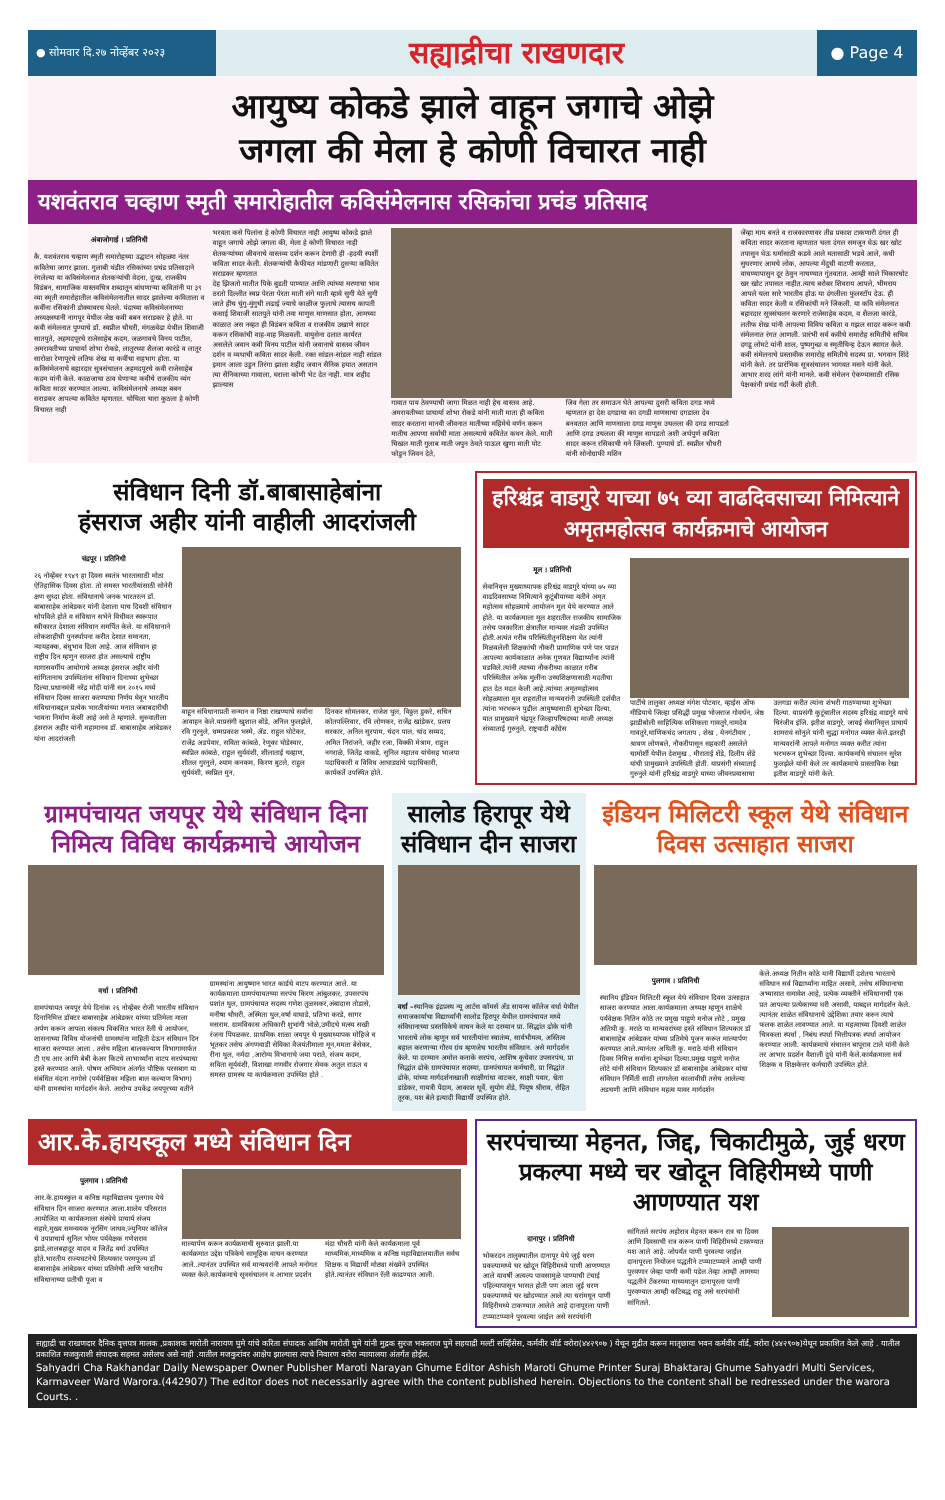● सोमवार दि.२७ नोव्हेंबर २०२३
सह्याद्रीचा राखणदार
● Page 4
आयुष्य कोकडे झाले वाहून जगाचे ओझे
जगला की मेला हे कोणी विचारत नाही
यशवंतराव चव्हाण स्मृती समारोहातील कविसंमेलनास रसिकांचा प्रचंड प्रतिसाद
अंबाजोगाई । प्रतिनिधी
कै. यशवंतराव चव्हाण स्मृती समारोहच्या उद्घाटन सोहळ्या नंतर कवितेचा जागर झाला. गुलाबी थंडीत रसिकांच्या प्रचंड प्रतिसादाने रंगलेल्या या कविसंमेलनात शेतकऱ्यांची वेदना, दुःख, राजकीय विडंबन, सामाजिक वास्तवचित्र शब्दातून बांधणाऱ्या कवितांनी या ३९ व्या स्मृती समारोहातील कविसंमेलनातील सादर झालेल्या कविताला व कवींना रसिकांनी डोक्यावरच घेतले. यंदाच्या कविसंमेलनाच्या अध्यक्षस्थानी नागपूर येथील जेष्ठ कवी बबन सराडकर हे होते. या कवी संमेलनात पुण्याचे डॉ. स्वप्नील चौधरी, मंगळवेढा येथील शिवाजी सातपुते, अहमदपूरचे राजेसाहेब कदम, जळगावचे विनय पाटील, अमरावतीच्या प्राचार्या शोभा रोकडे, लातूरच्या शैलजा कारंडे व लातूर सारोळा रेणापूरचे लतिफ शेख या कवींचा सहभाग होता. या कविसंमेलनाचे बहारदार सुत्रसंचालन अहमदपूरचे कवी राजेसाहेब कदम यांनी केले. काळजाचा ठाव घेणाऱ्या कवीचे राजकीय व्यंग कविता सादर करण्यात आल्या. कविसंमेलनाचे अध्यक्ष बबन सराडकर आपल्या कवितेत म्हणतात. चोचिला चारा कुठला हे कोणी विचारत नाही
भरवता कसे पिलांना हे कोणी विचारत नाही आयुष्य कोकडे झाले वाहून जगाचे ओझे जगला की, मेला हे कोणी विचारत नाही शेतकऱ्यांच्या जीवनाचे वास्तव्य दर्शन करून देणारी ही -हदयी स्पर्शी कविता सादर केली. शेतकऱ्यांची कैफीयत मांडणारी दुसऱ्या कवितेत सराडकर म्हणतात
देह झिजतो मातीत पिके बुडती पाण्यात आणि त्यांच्या मरणाचा भाव ठरतो दिल्लीत स्वप्न पेरता पेरता माती संगे माती व्हावे सुगी येते सुगी जाते हीच चुंगु-मुंगुची लढाई ज्याचे काळीज फुलाचे त्यासच कापती कसाई शिवाजी सातपुते यांनी तवा माणुस माणसात होता, आमच्या काळात अस नव्हत ही विडंबन कविता व राजकीय उखाणे सादर करून रसिकांची वाह-वाह मिळवली. वायुसेना दलात कार्यरत असलेले जवान कवी विनय पाटील यांनी जवानाचे वास्तव जीवन दर्शन व व्यथाची कविता सादर केली. रक्त सांडल-सांडल नाही सांडल इमान आला उडुन तिरंगा झाला शहीद जवान सैनिक हयात असतान त्या सैनिकाच्या गावाला, घराला कोणी भेट देत नाही. मात्र शहीद झाल्यास
गावात पाय ठेवण्याची जागा मिळत नाही हेच वास्तव आहे. अमरावतीच्या प्राचार्या शोभा रोकडे यांनी माती माता ही कविता सादर करताना मानवी जीवनात मातीच्या महिमेचे वर्णन करून मातीच आपणा सर्वांची माता असल्याचे कवितेत कथन केले. माती चिखल माती गुलाब माती जपुन ठेवते पाऊल खुणा माती पोट फोडुन जिवन देते,
जिव गेला तर समाऊन घेते आपल्या दुसरी कविता दगड मध्ये म्हणतात हा देश दगडाचा का दगडी माणसाचा दगडाला देव बनवतात आणि माणसाला दगड माणुस उचलला की दगड सापडतो आणि दगड उचलला की माणुस सापडतो अशी अर्थपुर्ण कविता सादर करून रसिकाची मने जिंकली. पुण्याचे डॉ. स्वप्नील चौधरी यांनी सोनोग्राफी मशिन
जेंव्हा माय बनते व राजकारणावर तीव्र प्रकाश टाकणारी दंगल ही कविता सादर करताना म्हणतात चला दंगल समजुन घेऊ खर खोट तपासुन घेऊ धर्मासाठी कडवे आले मतासाठी भडवे आले, कधी सुधरणार आमचे लोक, आपल्या मेंदुची वाटणी करतात, वाचण्यापासुन दूर ठेवुन नाचण्यात गुंतवतात. आम्ही साले भिकारचोट खर खोट तपासत नाहीत.त्याच बरोबर शिवराय आपले, भीमराय आपले चला सारे भारतीय होऊ या दंगलीला फुलस्टॉप देऊ. ही कविता सादर केली व रसिकांची मने जिंकली. या कवि संमेलनात बहारदार सूत्रसंचलन करणारे राजेसाहेब कदम, व शैलजा कारंडे, लतीफ शेख यांनी आपल्या विविध कविता व गझल सादर करून कवी संमेलनात रंगत आणली. प्रारंभी सर्व कवीचे समारोह समितीचे सचिव दगडू लोमटे यांनी शाल, पुष्पगुच्छ व स्मृतीचिन्ह देऊन स्वागत केले. कवी संमेलनाचे प्रस्तावीक समारोह समितीचे सदस्य प्रा. भगवान शिंदे यांनी केले. तर प्रारंभिक सूत्रसंचालन भागवत मसने यांनी केले. आभार शरद लांगे यांनी मानले. कवी संमेलन ऐकण्यासाठी रसिक पेक्षकांनी प्रचंड गर्दी केली होती.
संविधान दिनी डॉ.बाबासाहेबांना
हंसराज अहीर यांनी वाहीली आदरांजली
चंद्रपूर । प्रतिनिधी
२६ नोव्हेंबर १९४९ हा दिवस स्वतंत्र भारतासाठी मोठा ऐतिहासिक दिवस होता. तो समस्त भारतीयांसाठी सोनेरी क्षण सुध्दा होता. संविधानाचे जनक भारतरत्न डॉ. बाबासाहेब आंबेडकर यांनी देशाला याच दिवशी संविधान सोपविले होते व संविधान सभेने विधीवत स्वरूपात स्वीकारत देशाला संविधान समर्पित केले. या संविधानाने लोकशाहीची पुनर्स्थापना करीत देशात समानता, न्यायहक्क, बंधुभाव दिला आहे. आज संविधान हा राष्ट्रीय दिन म्हणुन साजरा होत असल्याचे राष्ट्रीय मागासवर्गीय आयोगाचे अध्यक्ष हंसराज अहीर यांनी सांगितानाच उपस्थितांना संविधान दिनाच्या शुभेच्छा दिल्या.प्रधानमंत्री नरेंद्र मोदी यांनी सन २०१५ मध्ये संविधान दिवस साजरा करण्याचा निर्णय घेवून भारतीय संविधानाबद्दल प्रत्येक भारतीयांच्या मनात जबाबदारीची भावना निर्माण केली आहे असे ते म्हणाले. सुरुवातीला हंसराज अहीर यांनी महामानव डॉ. बाबासाहेब आंबेडकर यांना आदरांजली
वाहून संविधानाप्रती सन्मान व निष्ठा राखण्याचे सर्वांना आवाहन केले.याप्रसंगी खुशाल बोंडे, अनिल फुलझेले, रवि गुरनुले, धम्मप्रकाश भस्मे, ॲड. राहुल घोटेकर, राजेंद्र अडपेवार, सविता कांबळे, रेणुका घोडेस्वार, स्वप्निल कांबळे, राहुल सुर्यवंशी, शीलाताई चव्हाण, शीतल गुरनुले, श्याम कनकम, किरण बुटले, राहुल सुर्यवंशी, स्वप्निल मुन,
दिनकर सोमलकर, राजेश थुल, विठ्ठल डुकरे, सचिन कोतपल्लिवार, रवि लोणकर, राजेंद्र खांडेकर, प्रलय सरकार, अनिल सुरपाम, चंदन पाल, चांद सय्यद, अमित निरांजने, जहीर रजा, विक्की मेश्राम, राहुल नगराळे, जितेंद्र वाकडे, सुनिल महातव यांचेसह भाजपा पदाधिकारी व विविध आघाड्यांचे पदाधिकारी, कार्यकर्ते उपस्थित होते.
हरिश्चंद्र वाडगुरे याच्या ७५ व्या वाढदिवसाच्या निमित्याने अमृतमहोत्सव कार्यक्रमाचे आयोजन
मूल । प्रतिनिधी
सेवानिवृत्त मुख्याध्यापक हरिश्चंद्र वाडगुरे यांच्या ७५ व्या वाढदिवसाच्या निमित्याने कुटूंबीयाच्या वतीने अमृत महोत्सव सोहळ्याचे आयोजन मूल येथे करण्यात आले होते. या कार्यक्रमाला मूल शहरातील राजकीय सामाजिक तसेच पत्रकारिता क्षेत्रातील मान्यवर मंडळी उपस्थित होती.अत्यंत गरीब परिस्थितीतुनशिक्षण घेत त्यांनी मिळवलेली शिक्षकांची नौकरी प्रामाणिक पणे पार पाडत आपल्या कार्यकाळात अनेक गुणवत विद्यार्थ्यांना त्यांनी घडविले.त्यांनी त्याच्या नौकरीच्या काळात गरीब परिस्थितील अनेक मुलींना उच्चशिक्षणासाठी मदतीचा हात देत मदत केली आहे.त्यांच्या अमृतमहोत्सव सोहळ्याला मूल शहरातील मान्यवरांनी उपस्थिती दर्शवीत त्यांना भरभरून पुढील आयुष्यासाठी शुभेच्छा दिल्या. यात प्रामुख्याने चंद्रपूर जिल्हापरिषदच्या माजी अध्यक्ष संध्याताई गुरुनुले, राष्ट्रवादी कॉंग्रेस
पार्टीचे तालुका अध्यक्ष मंगेश पोटवार, व्हाईस ऑफ मीडियाचे जिल्हा प्रसिद्धी प्रमुख भोजराज गोवर्धन, जेष्ठ झाडीबोली साहित्यिक शशिकला गावतुरे,नामदेव गावतुरे,माणिकचंद जगताप , शेख , येनगंटीवार , श्रावण लोणबले, नौकरीपासून सहकारी असलेले चामोर्शी येथील देशमुख , मीराताई शेंडे, दिलीप शेंडे यांची प्रामुख्याने उपस्थिती होती. याप्रसंगी संध्याताई गुरुनुले यांनी हरिश्चंद्र वाडगुरे याच्या जीवनप्रवासाचा
उलगडा करीत त्यांना शंभरी गाठण्याच्या शुभेच्छा दिल्या. याप्रसंगी कुटूंबातील सदस्य हरिश्चंद्र वाडगुरे याचे चिरंजीव इंजि. इतीश वाडगुरे, जावई सेवानिवृत्त प्राचार्य शामरावं सोनुले यांनी सुद्धा मनोगत व्यक्त केले.इतरही मान्यवरांनी आपले मनोगत व्यक्त करीत त्यांना भरभरून शुभेच्छा दिल्या. कार्यकर्माचे संचालन सुरेश फुलझेले यांनी केले तर कार्यक्रमाचे प्रास्ताविक रेखा इतीश वाडगुरे यांनी केले.
ग्रामपंचायत जयपूर येथे संविधान दिना निमित्य विविध कार्यक्रमाचे आयोजन
वर्धा । प्रतिनिधी
ग्रामपंचायत जयपूर येथे दिनांक २६ नोव्हेंबर रोजी भारतीय संविधान दिनानिमित्त डॉक्टर बाबासाहेब आंबेडकर यांच्या प्रतिमेला माला अर्पण करून आपला संकल्प विकसित भारत रॅली चे आयोजन, शासनाच्या विविध योजनांची ग्रामस्थांना माहिती देऊन संविधान दिन साजरा करण्यात आला . तसेच महिला बालकल्याण विभागामार्फत टी एच आर आणि बेबी केअर किटचे लाभार्थ्यांना वाटप सरपंच्याचा हस्ते करण्यात आले. पोषण अभियान अंतर्गत पौष्टिक परसबाग या संबंधित वंदना नागोसे (पर्यवेक्षिका महिला बाल कल्याण विभाग) यांनी ग्रामस्थांना मार्गदर्शन केले. आरोग्य उपकेंद्र जयपूरच्या वतीने
ग्रामस्थांना आयुष्मान भारत कार्डचे वाटप करण्यात आले. या कार्यक्रमाला ग्रामपंचायतच्या सरपंच किरण आंबुलकर, उपसरपंच प्रशांत थुल, ग्रामपंचायत सदस्य गणेश तुळसकर,अंबादास तोडासे, मनीषा चौधरी, अस्मिता थुल,वर्षा वाघाडे, प्रतिभा करडे, सागर मसराम. ग्रामविकास अधिकारी शुभांगी भोळे,उमीदचे मत्स्य सखी रंजना पिंपळकर. प्राथमिक शाळा जयपूर चे मुख्याध्यापक मोहिजे व भूतकर तसेच अंगणवाडी सेविका वैजयंतीमाला मून,ममता बेसेकर, रीना थुल, नर्मदा ,आरोग्य विभागाचे जया पराते, संजय कदम, सविता सूर्यवंशी, विशाखा गणवीर रोजगार सेवक अतुल राऊत व समस्त ग्रामस्थ या कार्यक्रमाला उपस्थित होते .
सालोड हिरापूर येथे संविधान दीन साजरा
वर्धा –स्थानिक इंद्रप्रस्थ न्यू आर्टस कॉमर्स अँड सायन्स कॉलेज वर्धा येथील समाजकार्याचा विद्यार्थ्यांनी सालोड हिरापूर येथील ग्रामपंचायत मध्ये संविधानाच्या प्रस्तविकेचे वाचन केले या दरम्यान प्रा. सिद्धांत ढोके यांनी भारताचे लोक म्हणून सर्व भारतीयांना स्वातंत्र्य, सार्वभौमत्व, अस्तित्व बहाल करणाऱ्या गौरव ग्रंथ म्हणजेच भारतीय संविधान. असे मार्गदर्शन केले. या दरम्यान अमोल कनाके सरपंच, आशिष कूचेवार उपसरपंच, प्रा सिद्धांत ढोके ग्रामपंचायत सदस्या, ग्रामपंचायत कर्मचारी, प्रा सिद्धांत ढोके, यांच्या मार्गदर्शनाखाली साक्षीगांधा वाटकर, साक्षी पवार, श्वेता डांडेकर, गायत्री पेंदाम, आकाश धूर्वे, सुयोग शेंडे, पियूष श्रीराव, रोहित तूरक, यश बेले इत्यादी विद्यार्थी उपस्थित होते.
इंडियन मिलिटरी स्कूल येथे संविधान दिवस उत्साहात साजरा
पुलगाव । प्रतिनिधी
स्थानिय इंडियन मिलिटरी स्कूल येथे संविधान दिवस उत्साहात साजरा करण्यात आला.कार्यक्रमाला अध्यक्ष म्हणून शाळेचे पर्यवेक्षक नितिन कोठे तर प्रमुख पाहुणे मनोज लोटे , प्रमुख अतिथी कु. मराठे या मान्यवरांच्या हस्ते संविधान शिल्पकार डॉ बाबासाहेब आंबेडकर यांच्या प्रतिमेचे पूजन करूत माल्यार्पण करण्यात आले.त्यानंतर अथिती कु. मराठे यांनी संविधान दिवस निमित्त सर्वाना शुभेच्छा दिल्या.प्रमुख पाहुणे मनोज लोटे यांनी संविधान शिल्पकार डॉ बाबासाहेब आंबेडकर यांचा संविधान निर्मिती साठी लागलेला कालावीधी तसेच आलेल्या अडचणी आणि संविधान महत्व यावर मार्गदर्शन
केले.अध्यक्ष नितीन कोठे यानी विद्यार्थी दशेतच भारताचे संविधान सर्व विद्यार्थ्यांना माहित असावे, तसेच संविधानाचा अभ्यासात समावेश आहे, प्रत्येक व्यक्तीने संविधानाची एक प्रत आपल्या प्रत्येकाच्या घरी असावी, याबद्दल मार्गदर्शन केले. त्यानंतर शाळेत संविधानाचे उद्देशिका तयार करुन त्याचे फलक शाळेत लावण्यात आले. या महत्वाच्या दिवशी शाळेत चित्रकला स्पर्धा , निबंध स्पर्धा भित्तीपत्रक स्पर्धा आयोजन करण्यात आली. कार्यक्रमाचे संचालन बापूराव टाले यांनी केले तर आभार प्रदर्शन वैशाली दुधे यांनी केले.कार्यक्रमाला सर्व शिक्षक व शिक्षकेत्तर कर्मचारी उपस्थित होते.
आर.के.हायस्कूल मध्ये संविधान दिन
पुलगाव । प्रतिनिधी
आर.के.हायस्कुल व कनिष्ठ महाविद्यालय पुलगाव येथे संविधान दिन साजरा करण्यात आला.शालेय परिसरात आयोजित या कार्यक्रमाला संस्थेचे प्राचार्य संजय सहारे,मुख्य समन्वयक नूरसिंग जाधव,ज्युनियर कॉलेज चे उपप्राचार्य सुनिल भोयर पर्यवेक्षक गणेशराव झाडे,लालबहादूर यादव व जितेंद्र वर्मा उपस्थित होते.भारतीय राज्यघटनेचे शिल्पकार परमपूज्य डॉ बाबासाहेब आंबेडकर यांच्या प्रतिमेची आणि भारतीय संविधानाच्या प्रतीची पूजा व
माल्यार्पण करून कार्यक्रमाची सुरुवात झाली.या कार्यक्रमात उद्देश पत्रिकेचे सामूहिक वाचन करण्यात आले..त्यानंतर उपस्थित सर्व मान्यवरांनी आपले मनोगत व्यक्त केले.कार्यक्रमाचे सूत्रसंचालन व आभार प्रदर्शन
मंदा चौधरी यांनी केले कार्यक्रमाला पूर्व माध्यमिक,माध्यमिक व कनिष्ठ महाविद्यालयातील सर्वच शिक्षक व विद्यार्थी मोठ्या संख्येने उपस्थित होते.त्यानंतर संविधान रॅली काढण्यात आली.
सरपंचाच्या मेहनत, जिद्द, चिकाटीमुळे, जुई धरण प्रकल्पा मध्ये चर खोदून विहिरीमध्ये पाणी आणण्यात यश
दानापुर । प्रतिनिधी
भोकरदन तालुक्यातील दानापूर येथे जुई धरण प्रकल्पामध्ये चर खोदून विहिरीमध्ये पाणी आणण्यात आले यावर्षी अत्यल्प पावसामुळे पाण्याची टंचाई पहिल्यापासून भासत होती पण आता जुई धरण प्रकल्पामध्ये चर खोदण्यात आले त्या चरांमधून पाणी विहिरीमध्ये टाकण्यात आलेले आहे दानापूरला पाणी टप्प्याटप्प्याने पुरवल्या जाईल असे सरपंचांनी
सांगितले सरपंच अहोरात्र मेहनत करून रात्र चा दिवस आणि दिवसाची रात्र करून पाणी विहिरीमध्ये टाकण्यात यश आले आहे. जोपर्यंत पाणी पुरवल्या जाईल दानापूरला नियोजन पद्धतीने टप्प्याटप्प्याने आम्ही पाणी पुरवणार जेव्हा पाणी कमी पडेल तेव्हा आम्ही आमच्या पद्धतीने टँकरच्या माध्यमातून दानापूरला पाणी पुरवण्यात आम्ही कटिबद्ध राहू असे सरपंचांनी सांगितले.
सह्याद्री चा राखणदार दैनिक वृत्तपत्र मालक ,प्रकाशक मारोती नारायण घुमे यांचे करिता संपादक आशिष मारोती घुमे यांनी मुद्रक सुरज भक्तराज घुमे सहयाद्री मल्टी सर्व्हिसेस, कर्मवीर वॉर्ड वरोरा(४४२९०७ ) येथून मुद्रीत करून मातृछाया भवन कर्मवीर वॉर्ड, वरोरा (४४२९०७)येथून प्रकाशित केले आहे . यातील प्रकाशित मजकुराशी संपादक सहमत असेलच असे नाही .यातील मजकुरांवर आक्षेप झाल्यास त्याचे निवारण वरोरा न्यायालया अंतर्गत होईल.
Sahyadri Cha Rakhandar Daily Newspaper Owner Publisher Maroti Narayan Ghume Editor Ashish Maroti Ghume Printer Suraj Bhaktaraj Ghume Sahyadri Multi Services, Karmaveer Ward Warora.(442907) The editor does not necessarily agree with the content published herein. Objections to the content shall be redressed under the warora Courts. .